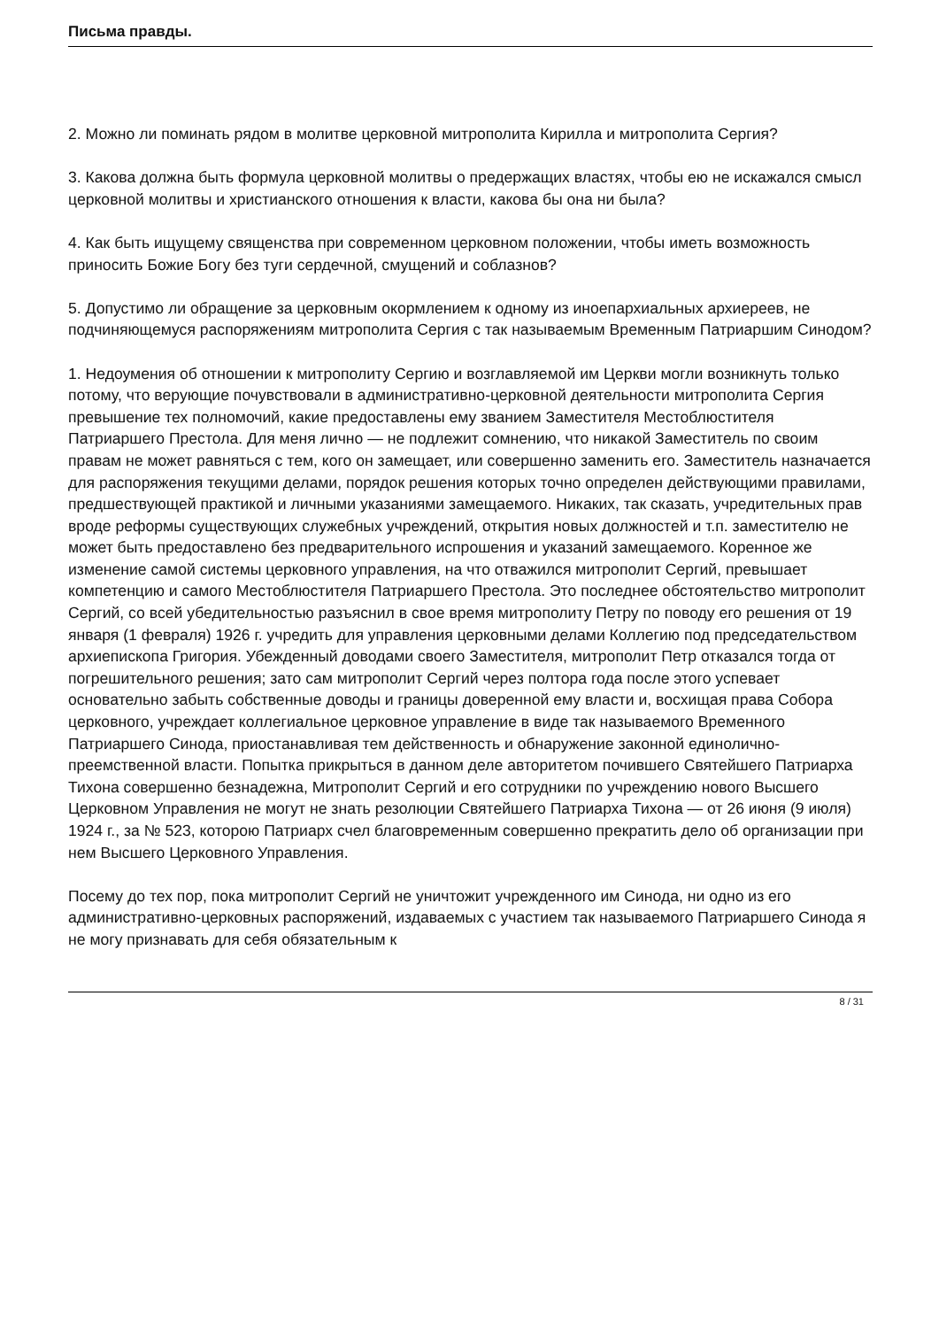Письма правды.
2. Можно ли поминать рядом в молитве церковной митрополита Кирилла и митрополита Сергия?
3. Какова должна быть формула церковной молитвы о предержащих властях, чтобы ею не искажался смысл церковной молитвы и христианского отношения к власти, какова бы она ни была?
4. Как быть ищущему священства при современном церковном положении, чтобы иметь возможность приносить Божие Богу без туги сердечной, смущений и соблазнов?
5. Допустимо ли обращение за церковным окормлением к одному из иноепархиальных архиереев, не подчиняющемуся распоряжениям митрополита Сергия с так называемым Временным Патриаршим Синодом?
1. Недоумения об отношении к митрополиту Сергию и возглавляемой им Церкви могли возникнуть только потому, что верующие почувствовали в административно-церковной деятельности митрополита Сергия превышение тех полномочий, какие предоставлены ему званием Заместителя Местоблюстителя Патриаршего Престола. Для меня лично — не подлежит сомнению, что никакой Заместитель по своим правам не может равняться с тем, кого он замещает, или совершенно заменить его. Заместитель назначается для распоряжения текущими делами, порядок решения которых точно определен действующими правилами, предшествующей практикой и личными указаниями замещаемого. Никаких, так сказать, учредительных прав вроде реформы существующих служебных учреждений, открытия новых должностей и т.п. заместителю не может быть предоставлено без предварительного испрошения и указаний замещаемого. Коренное же изменение самой системы церковного управления, на что отважился митрополит Сергий, превышает компетенцию и самого Местоблюстителя Патриаршего Престола. Это последнее обстоятельство митрополит Сергий, со всей убедительностью разъяснил в свое время митрополиту Петру по поводу его решения от 19 января (1 февраля) 1926 г. учредить для управления церковными делами Коллегию под председательством архиепископа Григория. Убежденный доводами своего Заместителя, митрополит Петр отказался тогда от погрешительного решения; зато сам митрополит Сергий через полтора года после этого успевает основательно забыть собственные доводы и границы доверенной ему власти и, восхищая права Собора церковного, учреждает коллегиальное церковное управление в виде так называемого Временного Патриаршего Синода, приостанавливая тем действенность и обнаружение законной единолично-преемственной власти. Попытка прикрыться в данном деле авторитетом почившего Святейшего Патриарха Тихона совершенно безнадежна, Митрополит Сергий и его сотрудники по учреждению нового Высшего Церковном Управления не могут не знать резолюции Святейшего Патриарха Тихона — от 26 июня (9 июля) 1924 г., за № 523, которою Патриарх счел благовременным совершенно прекратить дело об организации при нем Высшего Церковного Управления.
Посему до тех пор, пока митрополит Сергий не уничтожит учрежденного им Синода, ни одно из его административно-церковных распоряжений, издаваемых с участием так называемого Патриаршего Синода я не могу признавать для себя обязательным к
8 / 31